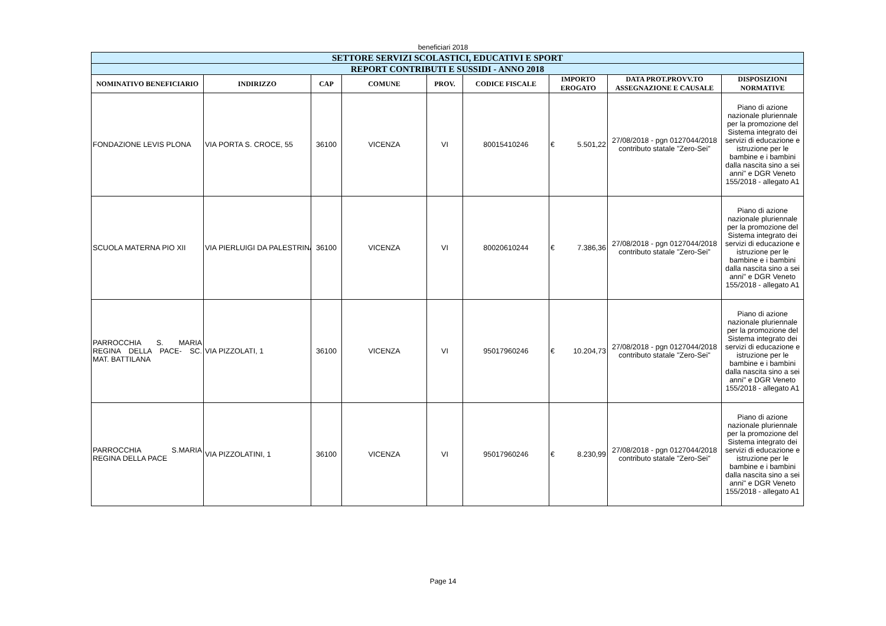beneficiari 2018
| SETTORE SERVIZI SCOLASTICI, EDUCATIVI E SPORT | | | | | | | | |
| REPORT CONTRIBUTI E SUSSIDI - ANNO 2018 | | | | | | | | |
| NOMINATIVO BENEFICIARIO | INDIRIZZO | CAP | COMUNE | PROV. | CODICE FISCALE | IMPORTO EROGATO | DATA PROT.PROVV.TO ASSEGNAZIONE E CAUSALE | DISPOSIZIONI NORMATIVE |
| FONDAZIONE LEVIS PLONA | VIA PORTA S. CROCE, 55 | 36100 | VICENZA | VI | 80015410246 | € 5.501,22 | 27/08/2018 - pgn 0127044/2018 contributo statale "Zero-Sei" | Piano di azione nazionale pluriennale per la promozione del Sistema integrato dei servizi di educazione e istruzione per le bambine e i bambini dalla nascita sino a sei anni" e DGR Veneto 155/2018 - allegato A1 |
| SCUOLA MATERNA PIO XII | VIA PIERLUIGI DA PALESTRINA | 36100 | VICENZA | VI | 80020610244 | € 7.386,36 | 27/08/2018 - pgn 0127044/2018 contributo statale "Zero-Sei" | Piano di azione nazionale pluriennale per la promozione del Sistema integrato dei servizi di educazione e istruzione per le bambine e i bambini dalla nascita sino a sei anni" e DGR Veneto 155/2018 - allegato A1 |
| PARROCCHIA S. MARIA REGINA DELLA PACE- SC. MAT. BATTILANA | VIA PIZZOLATI, 1 | 36100 | VICENZA | VI | 95017960246 | € 10.204,73 | 27/08/2018 - pgn 0127044/2018 contributo statale "Zero-Sei" | Piano di azione nazionale pluriennale per la promozione del Sistema integrato dei servizi di educazione e istruzione per le bambine e i bambini dalla nascita sino a sei anni" e DGR Veneto 155/2018 - allegato A1 |
| PARROCCHIA S.MARIA REGINA DELLA PACE | VIA PIZZOLATINI, 1 | 36100 | VICENZA | VI | 95017960246 | € 8.230,99 | 27/08/2018 - pgn 0127044/2018 contributo statale "Zero-Sei" | Piano di azione nazionale pluriennale per la promozione del Sistema integrato dei servizi di educazione e istruzione per le bambine e i bambini dalla nascita sino a sei anni" e DGR Veneto 155/2018 - allegato A1 |
Page 14